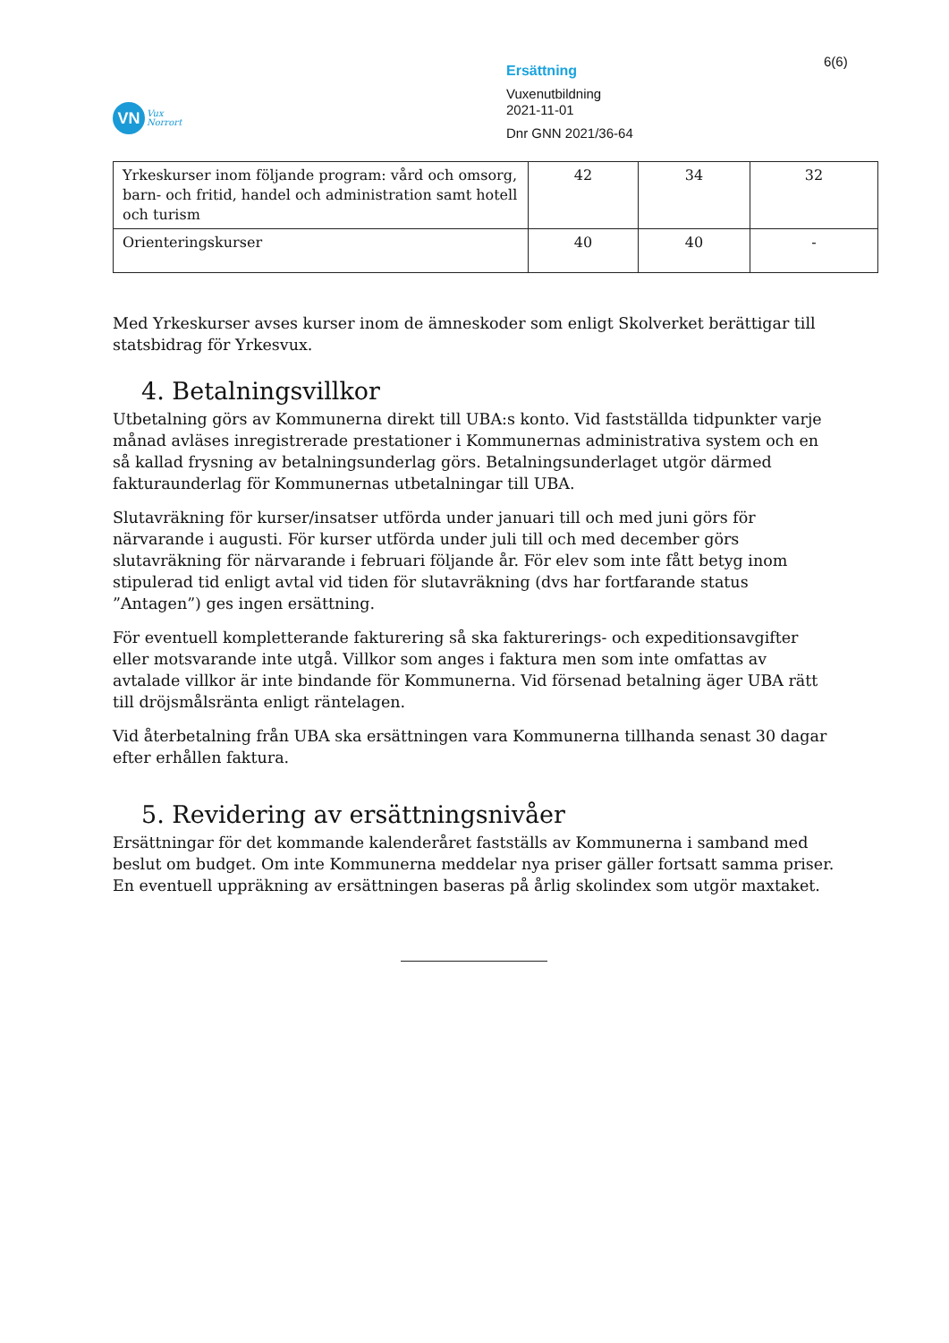VN
Vux
Norrort
Ersättning
Vuxenutbildning
2021-11-01
Dnr GNN 2021/36-64
6(6)
| Yrkeskurser inom följande program: vård och omsorg, barn- och fritid, handel och administration samt hotell och turism | 42 | 34 | 32 |
| Orienteringskurser | 40 | 40 | - |
Med Yrkeskurser avses kurser inom de ämneskoder som enligt Skolverket berättigar till statsbidrag för Yrkesvux.
4. Betalningsvillkor
Utbetalning görs av Kommunerna direkt till UBA:s konto. Vid fastställda tidpunkter varje månad avläses inregistrerade prestationer i Kommunernas administrativa system och en så kallad frysning av betalningsunderlag görs. Betalningsunderlaget utgör därmed fakturaunderlag för Kommunernas utbetalningar till UBA.
Slutavräkning för kurser/insatser utförda under januari till och med juni görs för närvarande i augusti. För kurser utförda under juli till och med december görs slutavräkning för närvarande i februari följande år. För elev som inte fått betyg inom stipulerad tid enligt avtal vid tiden för slutavräkning (dvs har fortfarande status ”Antagen”) ges ingen ersättning.
För eventuell kompletterande fakturering så ska fakturerings- och expeditionsavgifter eller motsvarande inte utgå. Villkor som anges i faktura men som inte omfattas av avtalade villkor är inte bindande för Kommunerna. Vid försenad betalning äger UBA rätt till dröjsmålsränta enligt räntelagen.
Vid återbetalning från UBA ska ersättningen vara Kommunerna tillhanda senast 30 dagar efter erhållen faktura.
5. Revidering av ersättningsnivåer
Ersättningar för det kommande kalenderåret fastställs av Kommunerna i samband med beslut om budget. Om inte Kommunerna meddelar nya priser gäller fortsatt samma priser. En eventuell uppräkning av ersättningen baseras på årlig skolindex som utgör maxtaket.